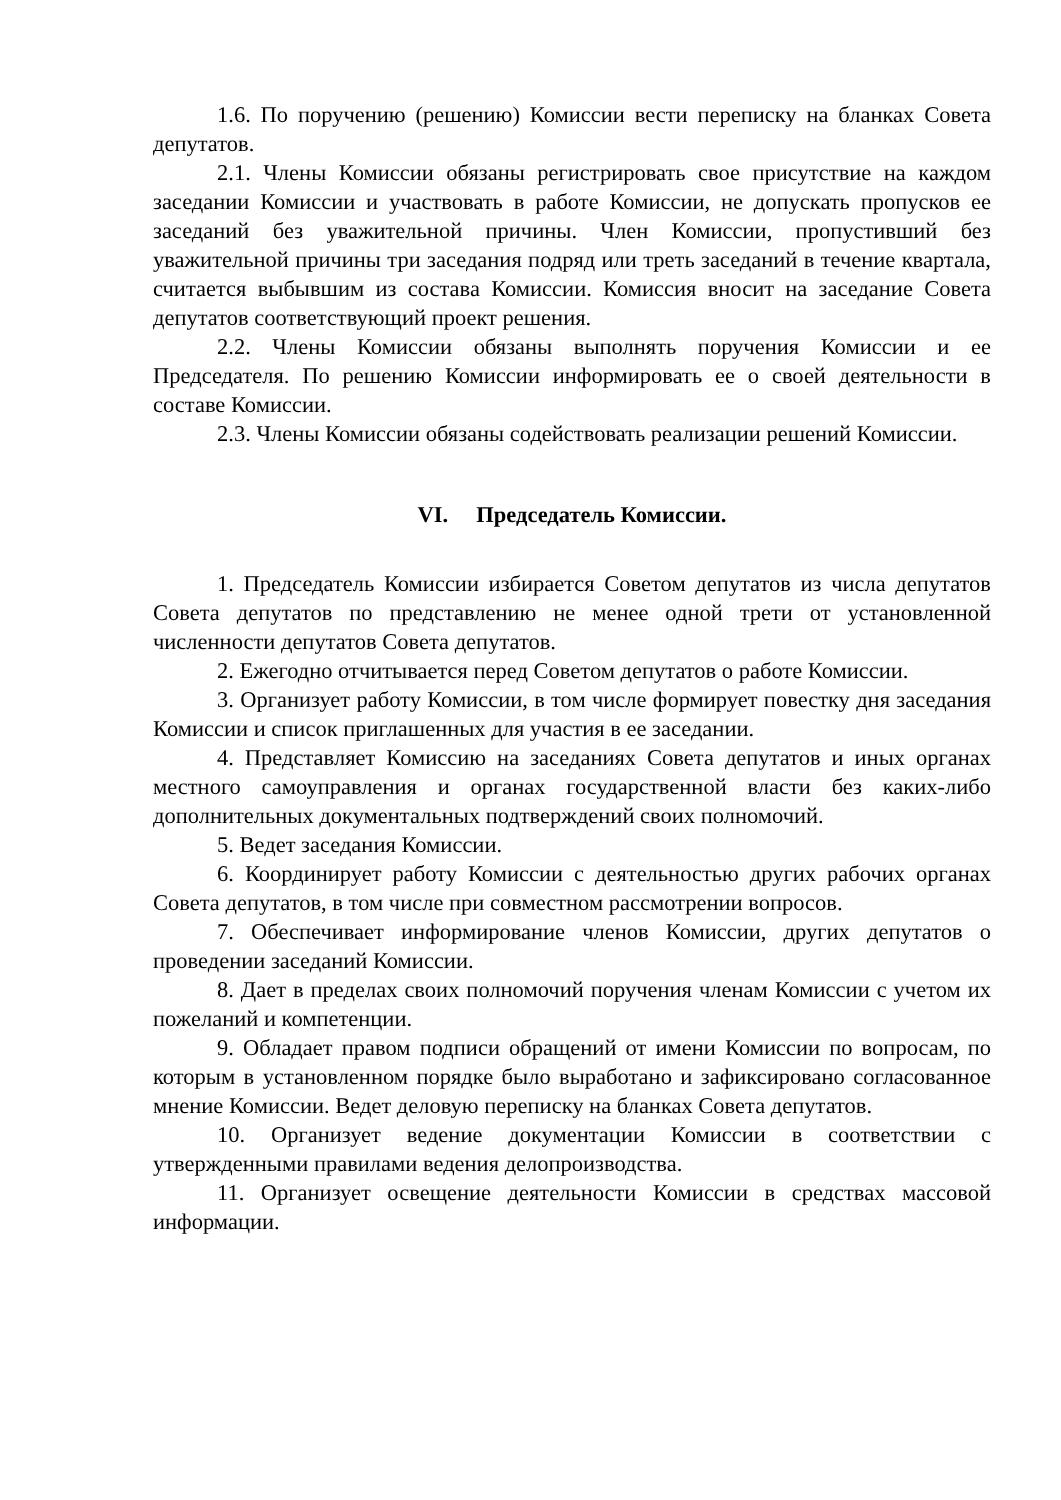1.6. По поручению (решению) Комиссии вести переписку на бланках Совета депутатов.
2.1. Члены Комиссии обязаны регистрировать свое присутствие на каждом заседании Комиссии и участвовать в работе Комиссии, не допускать пропусков ее заседаний без уважительной причины. Член Комиссии, пропустивший без уважительной причины три заседания подряд или треть заседаний в течение квартала, считается выбывшим из состава Комиссии. Комиссия вносит на заседание Совета депутатов соответствующий проект решения.
2.2. Члены Комиссии обязаны выполнять поручения Комиссии и ее Председателя. По решению Комиссии информировать ее о своей деятельности в составе Комиссии.
2.3. Члены Комиссии обязаны содействовать реализации решений Комиссии.
VI. Председатель Комиссии.
1. Председатель Комиссии избирается Советом депутатов из числа депутатов Совета депутатов по представлению не менее одной трети от установленной численности депутатов Совета депутатов.
2. Ежегодно отчитывается перед Советом депутатов о работе Комиссии.
3. Организует работу Комиссии, в том числе формирует повестку дня заседания Комиссии и список приглашенных для участия в ее заседании.
4. Представляет Комиссию на заседаниях Совета депутатов и иных органах местного самоуправления и органах государственной власти без каких-либо дополнительных документальных подтверждений своих полномочий.
5. Ведет заседания Комиссии.
6. Координирует работу Комиссии с деятельностью других рабочих органах Совета депутатов, в том числе при совместном рассмотрении вопросов.
7. Обеспечивает информирование членов Комиссии, других депутатов о проведении заседаний Комиссии.
8. Дает в пределах своих полномочий поручения членам Комиссии с учетом их пожеланий и компетенции.
9. Обладает правом подписи обращений от имени Комиссии по вопросам, по которым в установленном порядке было выработано и зафиксировано согласованное мнение Комиссии. Ведет деловую переписку на бланках Совета депутатов.
10. Организует ведение документации Комиссии в соответствии с утвержденными правилами ведения делопроизводства.
11. Организует освещение деятельности Комиссии в средствах массовой информации.